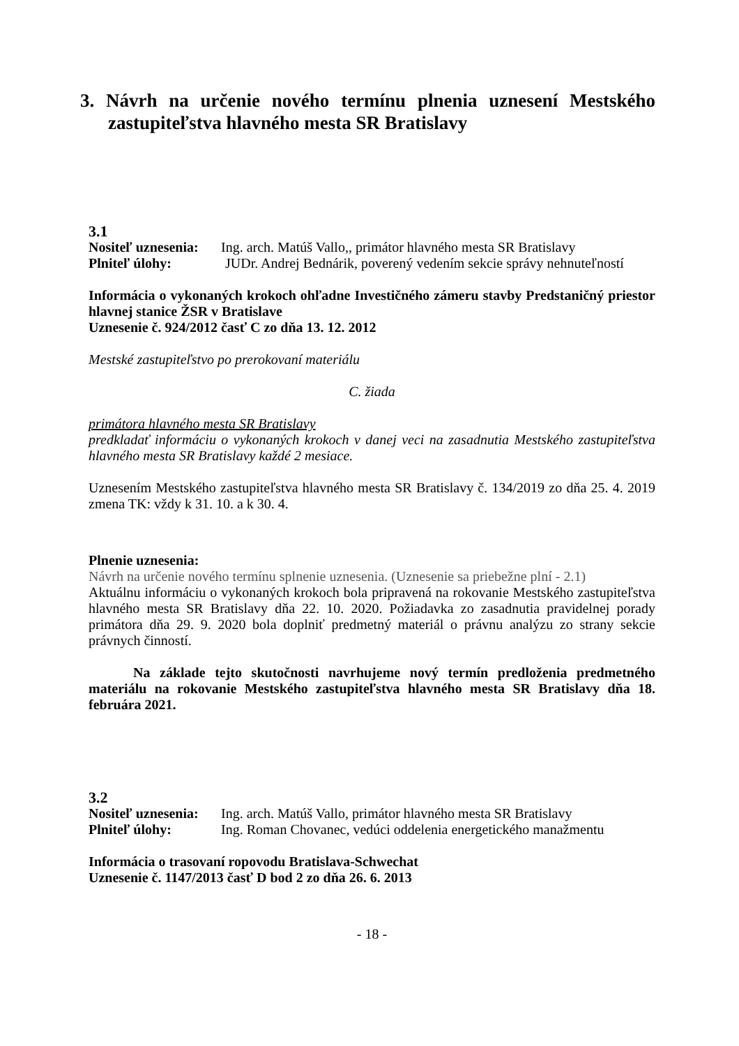3. Návrh na určenie nového termínu plnenia uznesení Mestského zastupiteľstva hlavného mesta SR Bratislavy
3.1
Nositeľ uznesenia: Ing. arch. Matúš Vallo,, primátor hlavného mesta SR Bratislavy
Plniteľ úlohy: JUDr. Andrej Bednárik, poverený vedením sekcie správy nehnuteľností
Informácia o vykonaných krokoch ohľadne Investičného zámeru stavby Predstaničný priestor hlavnej stanice ŽSR v Bratislave
Uznesenie č. 924/2012 časť C zo dňa 13. 12. 2012
Mestské zastupiteľstvo po prerokovaní materiálu
C. žiada
primátora hlavného mesta SR Bratislavy
predkladať informáciu o vykonaných krokoch v danej veci na zasadnutia Mestského zastupiteľstva hlavného mesta SR Bratislavy každé 2 mesiace.
Uznesením Mestského zastupiteľstva hlavného mesta SR Bratislavy č. 134/2019 zo dňa 25. 4. 2019 zmena TK: vždy k 31. 10. a k 30. 4.
Plnenie uznesenia:
Návrh na určenie nového termínu splnenie uznesenia. (Uznesenie sa priebežne plní - 2.1)
Aktuálnu informáciu o vykonaných krokoch bola pripravená na rokovanie Mestského zastupiteľstva hlavného mesta SR Bratislavy dňa 22. 10. 2020. Požiadavka zo zasadnutia pravidelnej porady primátora dňa 29. 9. 2020 bola doplniť predmetný materiál o právnu analýzu zo strany sekcie právnych činností.
Na základe tejto skutočnosti navrhujeme nový termín predloženia predmetného materiálu na rokovanie Mestského zastupiteľstva hlavného mesta SR Bratislavy dňa 18. februára 2021.
3.2
Nositeľ uznesenia: Ing. arch. Matúš Vallo, primátor hlavného mesta SR Bratislavy
Plniteľ úlohy: Ing. Roman Chovanec, vedúci oddelenia energetického manažmentu
Informácia o trasovaní ropovodu Bratislava-Schwechat
Uznesenie č. 1147/2013 časť D bod 2 zo dňa 26. 6. 2013
- 18 -